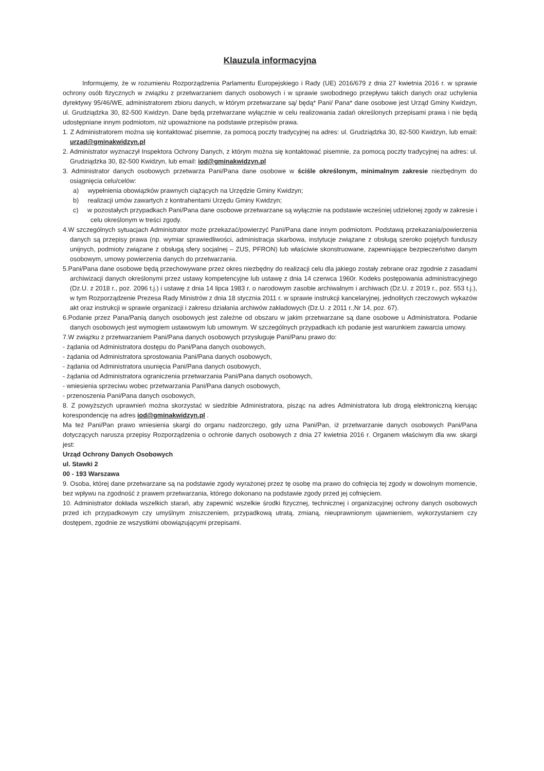Klauzula informacyjna
Informujemy, że w rozumieniu Rozporządzenia Parlamentu Europejskiego i Rady (UE) 2016/679 z dnia 27 kwietnia 2016 r. w sprawie ochrony osób fizycznych w związku z przetwarzaniem danych osobowych i w sprawie swobodnego przepływu takich danych oraz uchylenia dyrektywy 95/46/WE, administratorem zbioru danych, w którym przetwarzane są/ będą* Pani/ Pana* dane osobowe jest Urząd Gminy Kwidzyn, ul. Grudziądzka 30, 82-500 Kwidzyn. Dane będą przetwarzane wyłącznie w celu realizowania zadań określonych przepisami prawa i nie będą udostępniane innym podmiotom, niż upoważnione na podstawie przepisów prawa.
1. Z Administratorem można się kontaktować pisemnie, za pomocą poczty tradycyjnej na adres: ul. Grudziądzka 30, 82-500 Kwidzyn, lub email: urzad@gminakwidzyn.pl
2. Administrator wyznaczył Inspektora Ochrony Danych, z którym można się kontaktować pisemnie, za pomocą poczty tradycyjnej na adres: ul. Grudziądzka 30, 82-500 Kwidzyn, lub email: iod@gminakwidzyn.pl
3. Administrator danych osobowych przetwarza Pani/Pana dane osobowe w ściśle określonym, minimalnym zakresie niezbędnym do osiągnięcia celu/celów:
a) wypełnienia obowiązków prawnych ciążących na Urzędzie Gminy Kwidzyn;
b) realizacji umów zawartych z kontrahentami Urzędu Gminy Kwidzyn;
c) w pozostałych przypadkach Pani/Pana dane osobowe przetwarzane są wyłącznie na podstawie wcześniej udzielonej zgody w zakresie i celu określonym w treści zgody.
4.W szczególnych sytuacjach Administrator może przekazać/powierzyć Pani/Pana dane innym podmiotom. Podstawą przekazania/powierzenia danych są przepisy prawa (np. wymiar sprawiedliwości, administracja skarbowa, instytucje związane z obsługą szeroko pojętych funduszy unijnych, podmioty związane z obsługą sfery socjalnej – ZUS, PFRON) lub właściwie skonstruowane, zapewniające bezpieczeństwo danym osobowym, umowy powierzenia danych do przetwarzania.
5.Pani/Pana dane osobowe będą przechowywane przez okres niezbędny do realizacji celu dla jakiego zostały zebrane oraz zgodnie z zasadami archiwizacji danych określonymi przez ustawy kompetencyjne lub ustawę z dnia 14 czerwca 1960r. Kodeks postępowania administracyjnego (Dz.U. z 2018 r., poz. 2096 t.j.) i ustawę z dnia 14 lipca 1983 r. o narodowym zasobie archiwalnym i archiwach (Dz.U. z 2019 r., poz. 553 t.j.), w tym Rozporządzenie Prezesa Rady Ministrów z dnia 18 stycznia 2011 r. w sprawie instrukcji kancelaryjnej, jednolitych rzeczowych wykazów akt oraz instrukcji w sprawie organizacji i zakresu działania archiwów zakładowych (Dz.U. z 2011 r.,Nr 14, poz. 67).
6.Podanie przez Pana/Panią danych osobowych jest zależne od obszaru w jakim przetwarzane są dane osobowe u Administratora. Podanie danych osobowych jest wymogiem ustawowym lub umownym. W szczególnych przypadkach ich podanie jest warunkiem zawarcia umowy.
7.W związku z przetwarzaniem Pani/Pana danych osobowych przysługuje Pani/Panu prawo do:
- żądania od Administratora dostępu do Pani/Pana danych osobowych,
- żądania od Administratora sprostowania Pani/Pana danych osobowych,
- żądania od Administratora usunięcia Pani/Pana danych osobowych,
- żądania od Administratora ograniczenia przetwarzania Pani/Pana danych osobowych,
- wniesienia sprzeciwu wobec przetwarzania Pani/Pana danych osobowych,
- przenoszenia Pani/Pana danych osobowych,
8. Z powyższych uprawnień można skorzystać w siedzibie Administratora, pisząc na adres Administratora lub drogą elektroniczną kierując korespondencję na adres iod@gminakwidzyn.pl .
Ma też Pani/Pan prawo wniesienia skargi do organu nadzorczego, gdy uzna Pani/Pan, iż przetwarzanie danych osobowych Pani/Pana dotyczących narusza przepisy Rozporządzenia o ochronie danych osobowych z dnia 27 kwietnia 2016 r. Organem właściwym dla ww. skargi jest:
Urząd Ochrony Danych Osobowych
ul. Stawki 2
00 - 193 Warszawa
9. Osoba, której dane przetwarzane są na podstawie zgody wyrażonej przez tę osobę ma prawo do cofnięcia tej zgody w dowolnym momencie, bez wpływu na zgodność z prawem przetwarzania, którego dokonano na podstawie zgody przed jej cofnięciem.
10. Administrator dokłada wszelkich starań, aby zapewnić wszelkie środki fizycznej, technicznej i organizacyjnej ochrony danych osobowych przed ich przypadkowym czy umyślnym zniszczeniem, przypadkową utratą, zmianą, nieuprawnionym ujawnieniem, wykorzystaniem czy dostępem, zgodnie ze wszystkimi obowiązującymi przepisami.